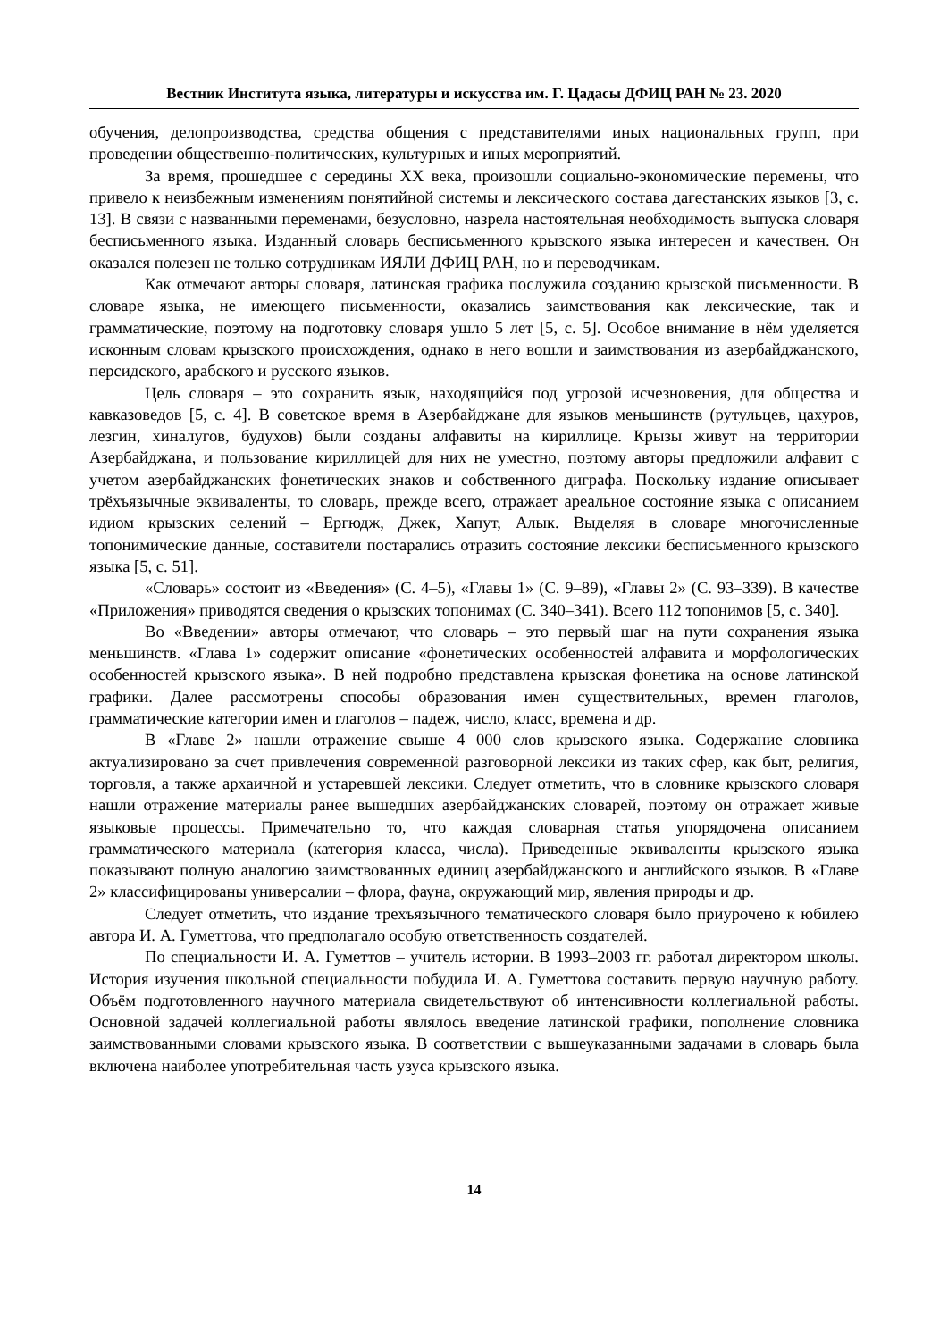Вестник Института языка, литературы и искусства им. Г. Цадасы ДФИЦ РАН № 23. 2020
обучения, делопроизводства, средства общения с представителями иных национальных групп, при проведении общественно-политических, культурных и иных мероприятий.
За время, прошедшее с середины XX века, произошли социально-экономические перемены, что привело к неизбежным изменениям понятийной системы и лексического состава дагестанских языков [3, с. 13]. В связи с названными переменами, безусловно, назрела настоятельная необходимость выпуска словаря бесписьменного языка. Изданный словарь бесписьменного крызского языка интересен и качествен. Он оказался полезен не только сотрудникам ИЯЛИ ДФИЦ РАН, но и переводчикам.
Как отмечают авторы словаря, латинская графика послужила созданию крызской письменности. В словаре языка, не имеющего письменности, оказались заимствования как лексические, так и грамматические, поэтому на подготовку словаря ушло 5 лет [5, с. 5]. Особое внимание в нём уделяется исконным словам крызского происхождения, однако в него вошли и заимствования из азербайджанского, персидского, арабского и русского языков.
Цель словаря – это сохранить язык, находящийся под угрозой исчезновения, для общества и кавказоведов [5, с. 4]. В советское время в Азербайджане для языков меньшинств (рутульцев, цахуров, лезгин, хиналугов, будухов) были созданы алфавиты на кириллице. Крызы живут на территории Азербайджана, и пользование кириллицей для них не уместно, поэтому авторы предложили алфавит с учетом азербайджанских фонетических знаков и собственного диграфа. Поскольку издание описывает трёхъязычные эквиваленты, то словарь, прежде всего, отражает ареальное состояние языка с описанием идиом крызских селений – Ергюдж, Джек, Хапут, Алык. Выделяя в словаре многочисленные топонимические данные, составители постарались отразить состояние лексики бесписьменного крызского языка [5, с. 51].
«Словарь» состоит из «Введения» (С. 4–5), «Главы 1» (С. 9–89), «Главы 2» (С. 93–339). В качестве «Приложения» приводятся сведения о крызских топонимах (С. 340–341). Всего 112 топонимов [5, с. 340].
Во «Введении» авторы отмечают, что словарь – это первый шаг на пути сохранения языка меньшинств. «Глава 1» содержит описание «фонетических особенностей алфавита и морфологических особенностей крызского языка». В ней подробно представлена крызская фонетика на основе латинской графики. Далее рассмотрены способы образования имен существительных, времен глаголов, грамматические категории имен и глаголов – падеж, число, класс, времена и др.
В «Главе 2» нашли отражение свыше 4 000 слов крызского языка. Содержание словника актуализировано за счет привлечения современной разговорной лексики из таких сфер, как быт, религия, торговля, а также архаичной и устаревшей лексики. Следует отметить, что в словнике крызского словаря нашли отражение материалы ранее вышедших азербайджанских словарей, поэтому он отражает живые языковые процессы. Примечательно то, что каждая словарная статья упорядочена описанием грамматического материала (категория класса, числа). Приведенные эквиваленты крызского языка показывают полную аналогию заимствованных единиц азербайджанского и английского языков. В «Главе 2» классифицированы универсалии – флора, фауна, окружающий мир, явления природы и др.
Следует отметить, что издание трехъязычного тематического словаря было приурочено к юбилею автора И. А. Гуметтова, что предполагало особую ответственность создателей.
По специальности И. А. Гуметтов – учитель истории. В 1993–2003 гг. работал директором школы. История изучения школьной специальности побудила И. А. Гуметтова составить первую научную работу. Объём подготовленного научного материала свидетельствуют об интенсивности коллегиальной работы. Основной задачей коллегиальной работы являлось введение латинской графики, пополнение словника заимствованными словами крызского языка. В соответствии с вышеуказанными задачами в словарь была включена наиболее употребительная часть узуса крызского языка.
14